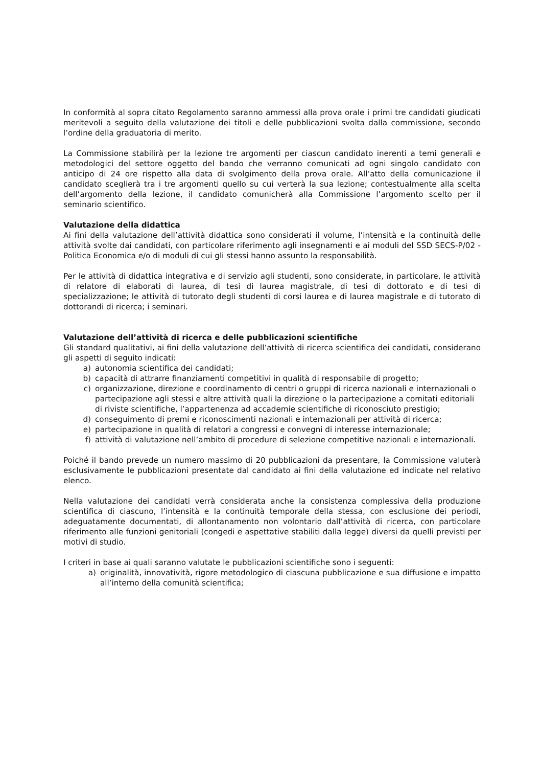In conformità al sopra citato Regolamento saranno ammessi alla prova orale i primi tre candidati giudicati meritevoli a seguito della valutazione dei titoli e delle pubblicazioni svolta dalla commissione, secondo l’ordine della graduatoria di merito.
La Commissione stabilirà per la lezione tre argomenti per ciascun candidato inerenti a temi generali e metodologici del settore oggetto del bando che verranno comunicati ad ogni singolo candidato con anticipo di 24 ore rispetto alla data di svolgimento della prova orale. All’atto della comunicazione il candidato sceglierà tra i tre argomenti quello su cui verterà la sua lezione; contestualmente alla scelta dell’argomento della lezione, il candidato comunicherà alla Commissione l’argomento scelto per il seminario scientifico.
Valutazione della didattica
Ai fini della valutazione dell’attività didattica sono considerati il volume, l’intensità e la continuità delle attività svolte dai candidati, con particolare riferimento agli insegnamenti e ai moduli del SSD SECS-P/02 - Politica Economica e/o di moduli di cui gli stessi hanno assunto la responsabilità.
Per le attività di didattica integrativa e di servizio agli studenti, sono considerate, in particolare, le attività di relatore di elaborati di laurea, di tesi di laurea magistrale, di tesi di dottorato e di tesi di specializzazione; le attività di tutorato degli studenti di corsi laurea e di laurea magistrale e di tutorato di dottorandi di ricerca; i seminari.
Valutazione dell’attività di ricerca e delle pubblicazioni scientifiche
Gli standard qualitativi, ai fini della valutazione dell’attività di ricerca scientifica dei candidati, considerano gli aspetti di seguito indicati:
a) autonomia scientifica dei candidati;
b) capacità di attrarre finanziamenti competitivi in qualità di responsabile di progetto;
c) organizzazione, direzione e coordinamento di centri o gruppi di ricerca nazionali e internazionali o partecipazione agli stessi e altre attività quali la direzione o la partecipazione a comitati editoriali di riviste scientifiche, l’appartenenza ad accademie scientifiche di riconosciuto prestigio;
d) conseguimento di premi e riconoscimenti nazionali e internazionali per attività di ricerca;
e) partecipazione in qualità di relatori a congressi e convegni di interesse internazionale;
f) attività di valutazione nell’ambito di procedure di selezione competitive nazionali e internazionali.
Poiché il bando prevede un numero massimo di 20 pubblicazioni da presentare, la Commissione valuterà esclusivamente le pubblicazioni presentate dal candidato ai fini della valutazione ed indicate nel relativo elenco.
Nella valutazione dei candidati verrà considerata anche la consistenza complessiva della produzione scientifica di ciascuno, l’intensità e la continuità temporale della stessa, con esclusione dei periodi, adeguatamente documentati, di allontanamento non volontario dall’attività di ricerca, con particolare riferimento alle funzioni genitoriali (congedi e aspettative stabiliti dalla legge) diversi da quelli previsti per motivi di studio.
I criteri in base ai quali saranno valutate le pubblicazioni scientifiche sono i seguenti:
a) originalità, innovatività, rigore metodologico di ciascuna pubblicazione e sua diffusione e impatto all’interno della comunità scientifica;